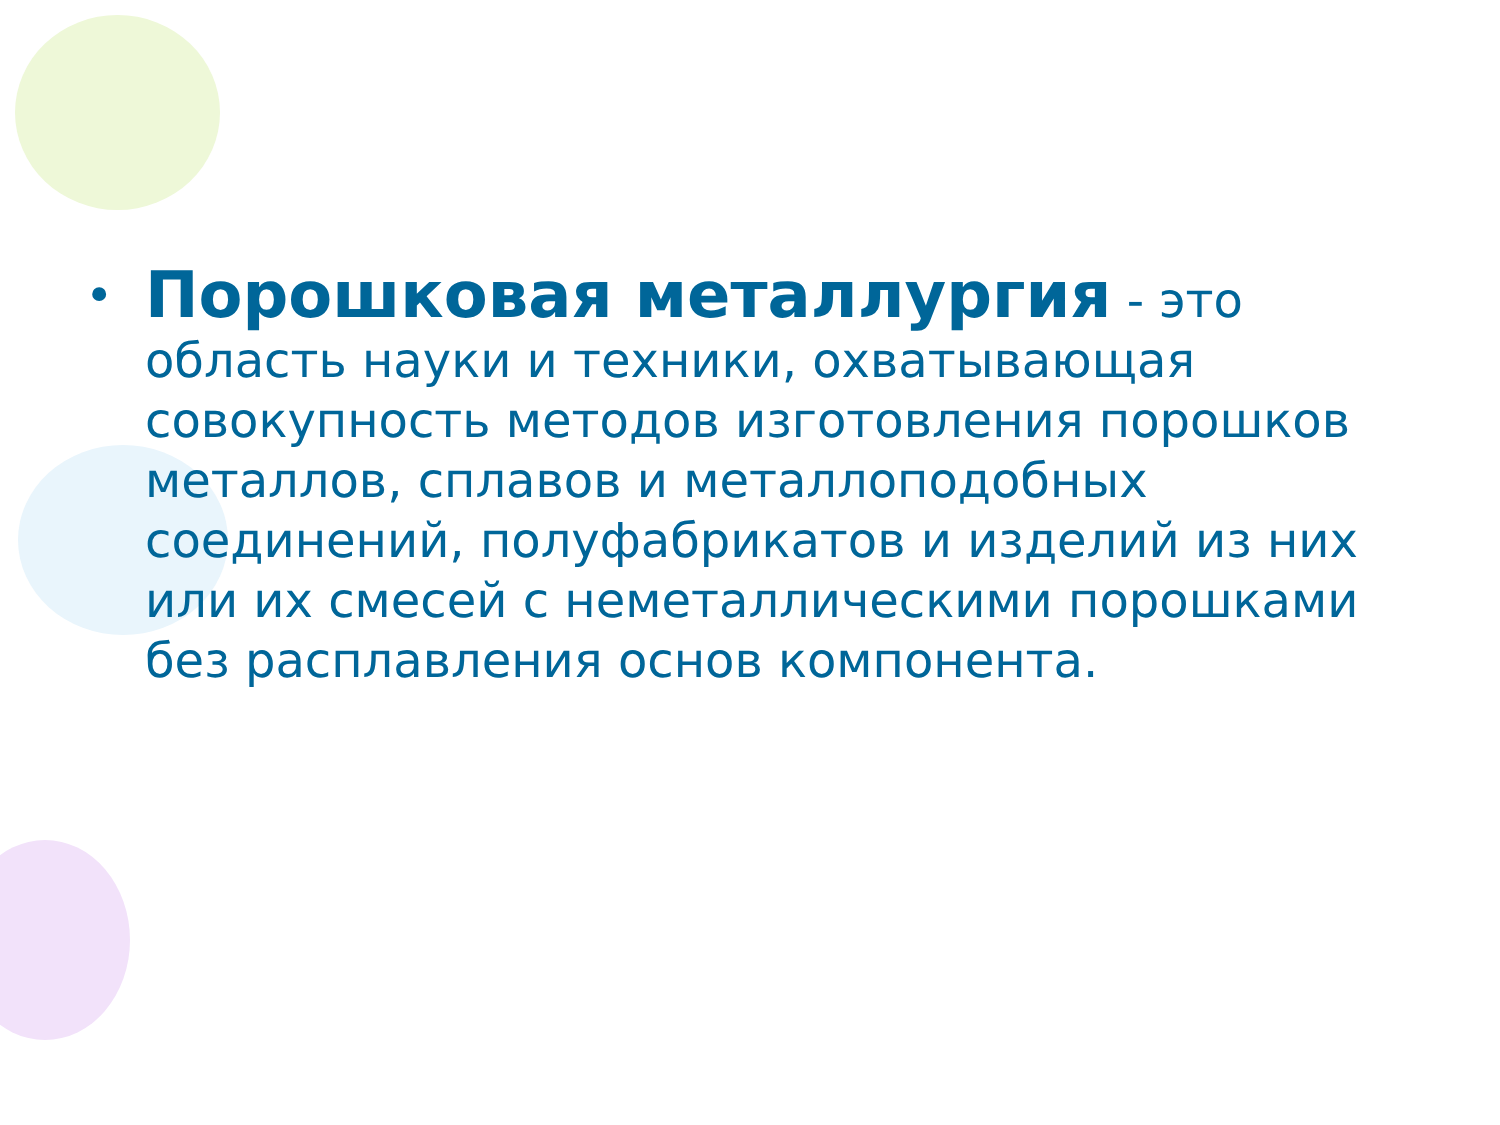• Порошковая металлургия - это область науки и техники, охватывающая совокупность методов изготовления порошков металлов, сплавов и металлоподобных соединений, полуфабрикатов и изделий из них или их смесей с неметаллическими порошками без расплавления основ компонента.